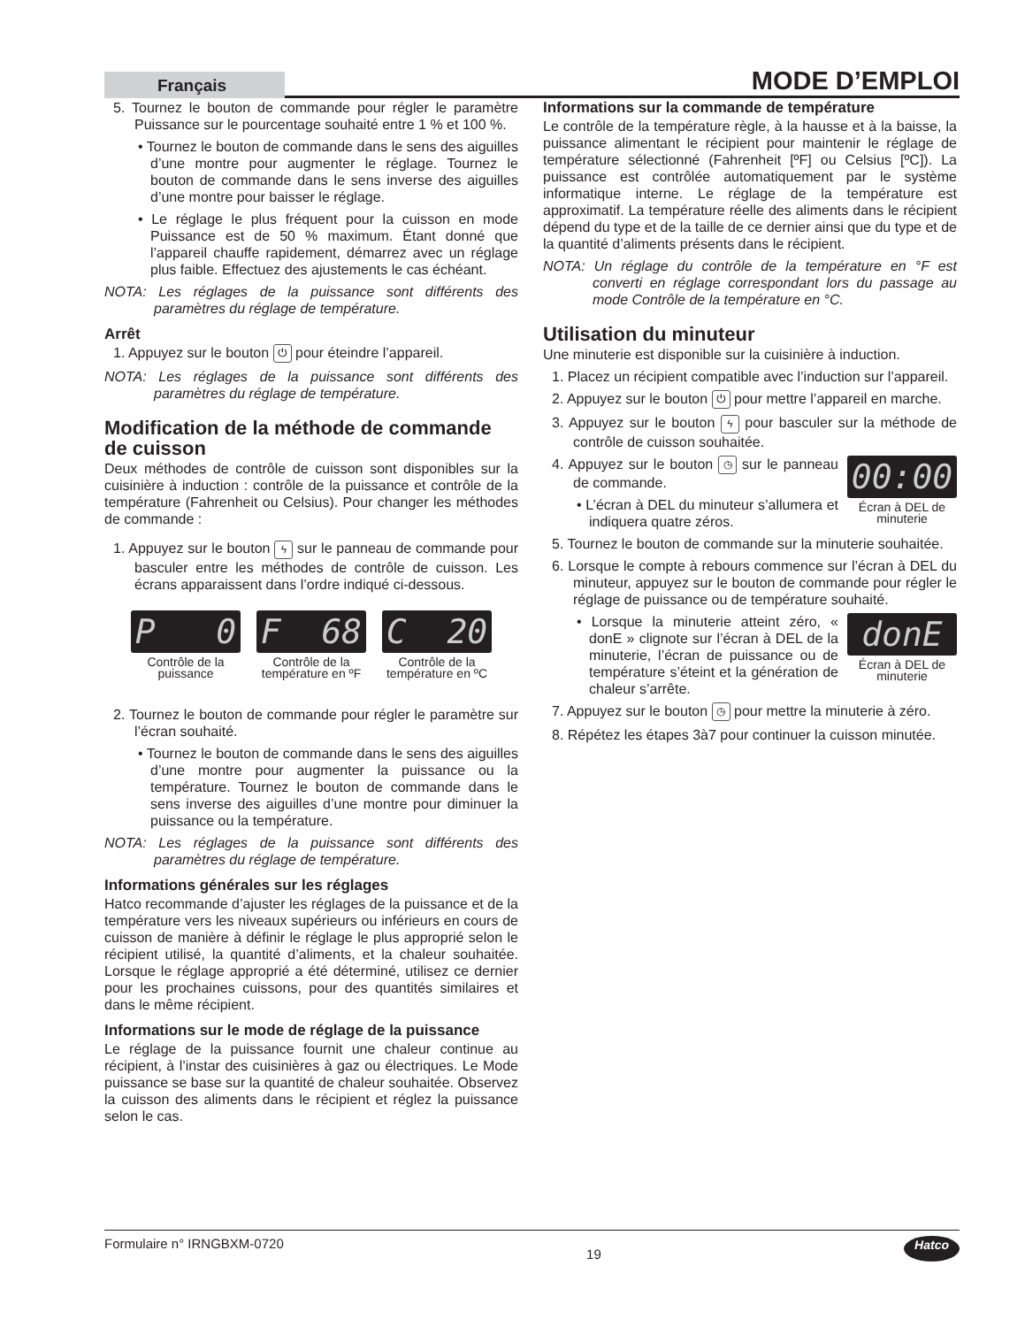Français
MODE D’EMPLOI
5. Tournez le bouton de commande pour régler le paramètre Puissance sur le pourcentage souhaité entre 1 % et 100 %.
• Tournez le bouton de commande dans le sens des aiguilles d’une montre pour augmenter le réglage. Tournez le bouton de commande dans le sens inverse des aiguilles d’une montre pour baisser le réglage.
• Le réglage le plus fréquent pour la cuisson en mode Puissance est de 50 % maximum. Étant donné que l’appareil chauffe rapidement, démarrez avec un réglage plus faible. Effectuez des ajustements le cas échéant.
NOTA: Les réglages de la puissance sont différents des paramètres du réglage de température.
Arrêt
1. Appuyez sur le bouton ⏻ pour éteindre l’appareil.
NOTA: Les réglages de la puissance sont différents des paramètres du réglage de température.
Modification de la méthode de commande de cuisson
Deux méthodes de contrôle de cuisson sont disponibles sur la cuisinière à induction : contrôle de la puissance et contrôle de la température (Fahrenheit ou Celsius). Pour changer les méthodes de commande :
1. Appuyez sur le bouton ϟ sur le panneau de commande pour basculer entre les méthodes de contrôle de cuisson. Les écrans apparaissent dans l’ordre indiqué ci-dessous.
P 0
Contrôle de la puissance
F 68
Contrôle de la température en ºF
C 20
Contrôle de la température en ºC
2. Tournez le bouton de commande pour régler le paramètre sur l’écran souhaité.
• Tournez le bouton de commande dans le sens des aiguilles d’une montre pour augmenter la puissance ou la température. Tournez le bouton de commande dans le sens inverse des aiguilles d’une montre pour diminuer la puissance ou la température.
NOTA: Les réglages de la puissance sont différents des paramètres du réglage de température.
Informations générales sur les réglages
Hatco recommande d’ajuster les réglages de la puissance et de la température vers les niveaux supérieurs ou inférieurs en cours de cuisson de manière à définir le réglage le plus approprié selon le récipient utilisé, la quantité d’aliments, et la chaleur souhaitée. Lorsque le réglage approprié a été déterminé, utilisez ce dernier pour les prochaines cuissons, pour des quantités similaires et dans le même récipient.
Informations sur le mode de réglage de la puissance
Le réglage de la puissance fournit une chaleur continue au récipient, à l’instar des cuisinières à gaz ou électriques. Le Mode puissance se base sur la quantité de chaleur souhaitée. Observez la cuisson des aliments dans le récipient et réglez la puissance selon le cas.
Informations sur la commande de température
Le contrôle de la température règle, à la hausse et à la baisse, la puissance alimentant le récipient pour maintenir le réglage de température sélectionné (Fahrenheit [ºF] ou Celsius [ºC]). La puissance est contrôlée automatiquement par le système informatique interne. Le réglage de la température est approximatif. La température réelle des aliments dans le récipient dépend du type et de la taille de ce dernier ainsi que du type et de la quantité d’aliments présents dans le récipient.
NOTA: Un réglage du contrôle de la température en °F est converti en réglage correspondant lors du passage au mode Contrôle de la température en °C.
Utilisation du minuteur
Une minuterie est disponible sur la cuisinière à induction.
1. Placez un récipient compatible avec l’induction sur l’appareil.
2. Appuyez sur le bouton ⏻ pour mettre l’appareil en marche.
3. Appuyez sur le bouton ϟ pour basculer sur la méthode de contrôle de cuisson souhaitée.
00:00
Écran à DEL de minuterie
4. Appuyez sur le bouton ◷ sur le panneau de commande.
• L’écran à DEL du minuteur s’allumera et indiquera quatre zéros.
5. Tournez le bouton de commande sur la minuterie souhaitée.
6. Lorsque le compte à rebours commence sur l’écran à DEL du minuteur, appuyez sur le bouton de commande pour régler le réglage de puissance ou de température souhaité.
donE
Écran à DEL de minuterie
• Lorsque la minuterie atteint zéro, « donE » clignote sur l’écran à DEL de la minuterie, l’écran de puissance ou de température s’éteint et la génération de chaleur s’arrête.
7. Appuyez sur le bouton ◷ pour mettre la minuterie à zéro.
8. Répétez les étapes 3à7 pour continuer la cuisson minutée.
Formulaire n° IRNGBXM-0720 19 Hatco